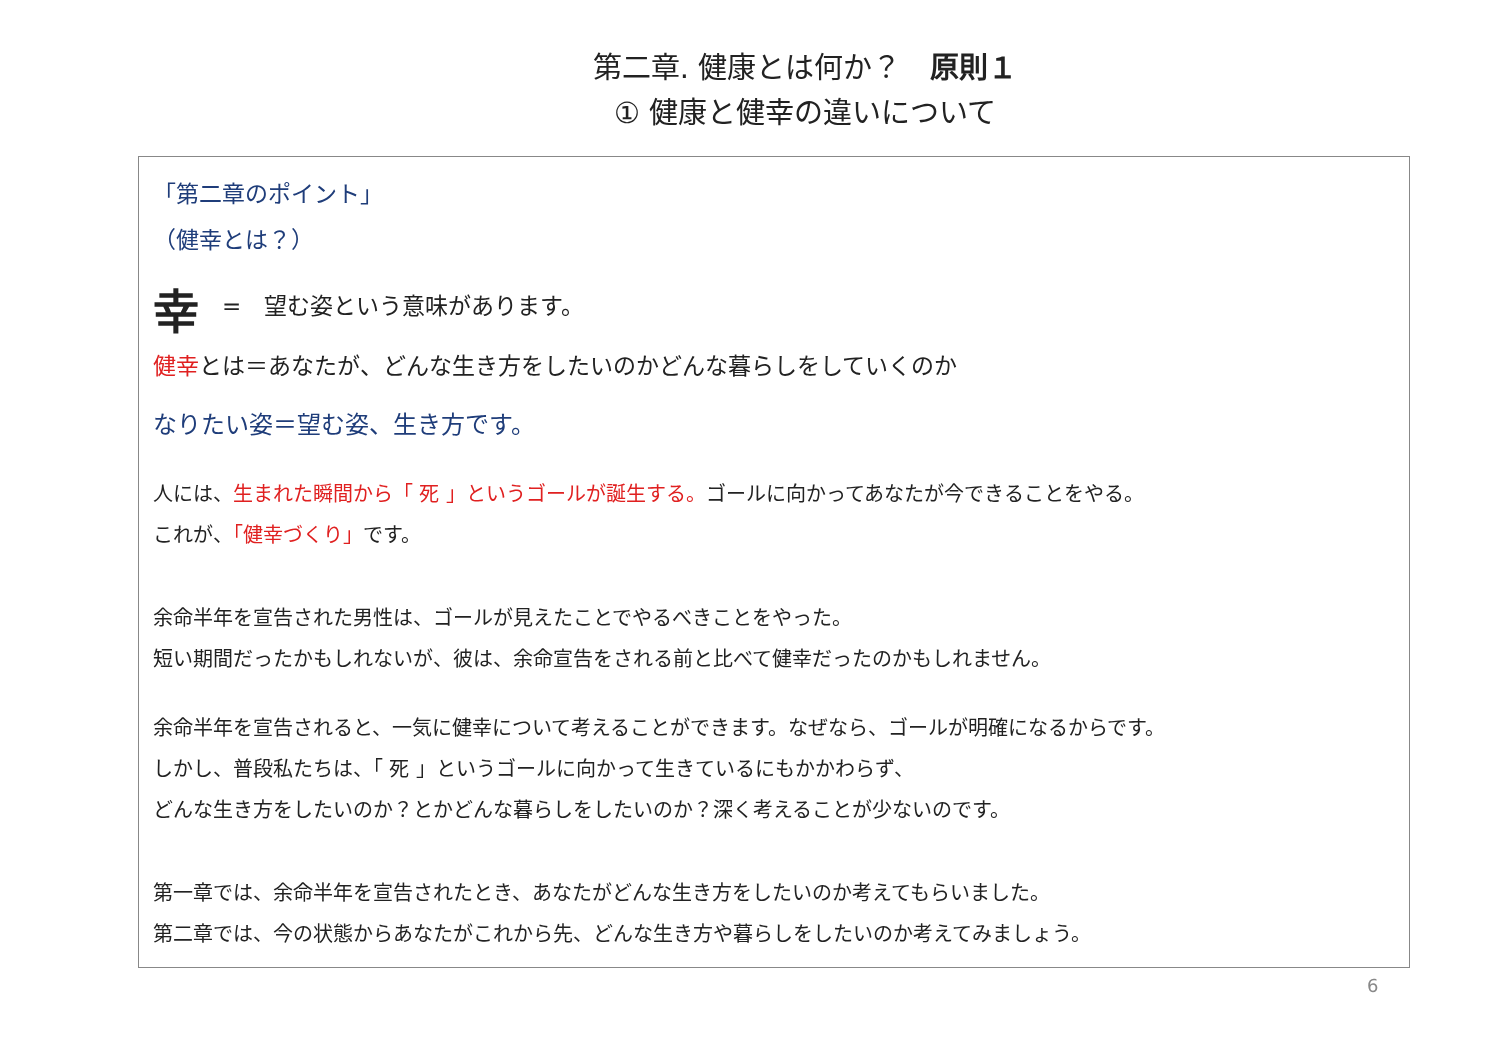第二章. 健康とは何か？　原則１
① 健康と健幸の違いについて
「第二章のポイント」
（健幸とは？）
幸　=　望む姿という意味があります。
健幸とは＝あなたが、どんな生き方をしたいのかどんな暮らしをしていくのか
なりたい姿＝望む姿、生き方です。
人には、生まれた瞬間から「 死 」というゴールが誕生する。ゴールに向かってあなたが今できることをやる。
これが、「健幸づくり」です。
余命半年を宣告された男性は、ゴールが見えたことでやるべきことをやった。
短い期間だったかもしれないが、彼は、余命宣告をされる前と比べて健幸だったのかもしれません。
余命半年を宣告されると、一気に健幸について考えることができます。なぜなら、ゴールが明確になるからです。
しかし、普段私たちは、「 死 」というゴールに向かって生きているにもかかわらず、
どんな生き方をしたいのか？とかどんな暮らしをしたいのか？深く考えることが少ないのです。
第一章では、余命半年を宣告されたとき、あなたがどんな生き方をしたいのか考えてもらいました。
第二章では、今の状態からあなたがこれから先、どんな生き方や暮らしをしたいのか考えてみましょう。
6